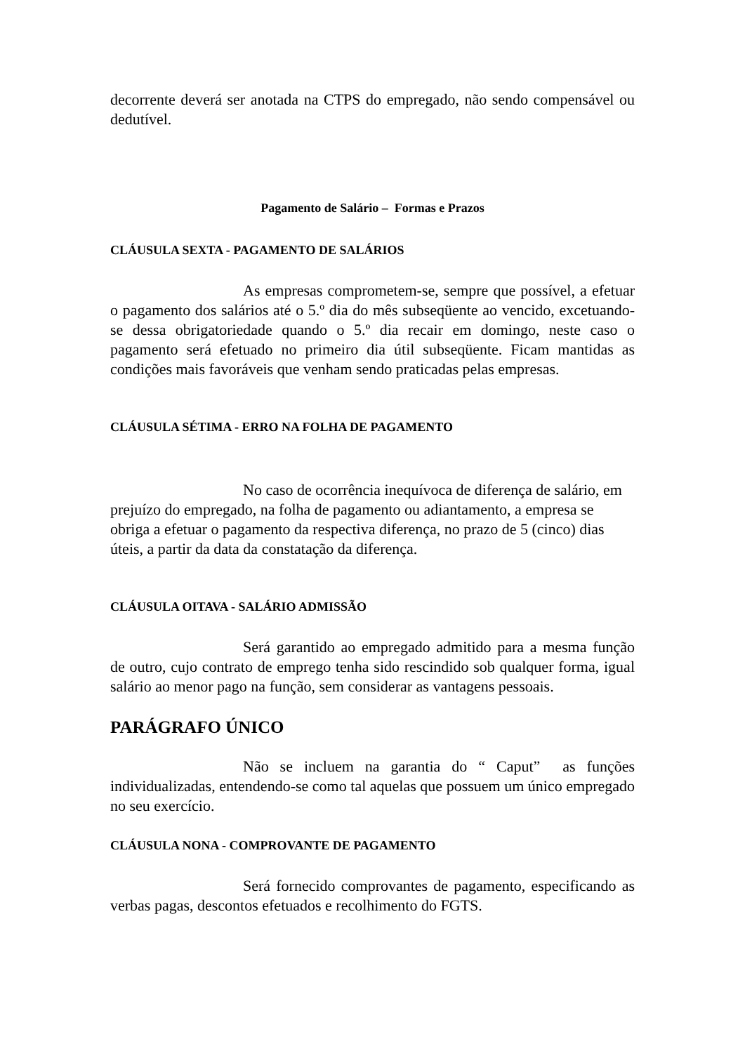decorrente deverá ser anotada na CTPS do empregado, não sendo compensável ou dedutível.
Pagamento de Salário – Formas e Prazos
CLÁUSULA SEXTA - PAGAMENTO DE SALÁRIOS
As empresas comprometem-se, sempre que possível, a efetuar o pagamento dos salários até o 5.º dia do mês subseqüente ao vencido, excetuando-se dessa obrigatoriedade quando o 5.º dia recair em domingo, neste caso o pagamento será efetuado no primeiro dia útil subseqüente. Ficam mantidas as condições mais favoráveis que venham sendo praticadas pelas empresas.
CLÁUSULA SÉTIMA - ERRO NA FOLHA DE PAGAMENTO
No caso de ocorrência inequívoca de diferença de salário, em prejuízo do empregado, na folha de pagamento ou adiantamento, a empresa se obriga a efetuar o pagamento da respectiva diferença, no prazo de 5 (cinco) dias úteis, a partir da data da constatação da diferença.
CLÁUSULA OITAVA - SALÁRIO ADMISSÃO
Será garantido ao empregado admitido para a mesma função de outro, cujo contrato de emprego tenha sido rescindido sob qualquer forma, igual salário ao menor pago na função, sem considerar as vantagens pessoais.
PARÁGRAFO ÚNICO
Não se incluem na garantia do “ Caput” as funções individualizadas, entendendo-se como tal aquelas que possuem um único empregado no seu exercício.
CLÁUSULA NONA - COMPROVANTE DE PAGAMENTO
Será fornecido comprovantes de pagamento, especificando as verbas pagas, descontos efetuados e recolhimento do FGTS.